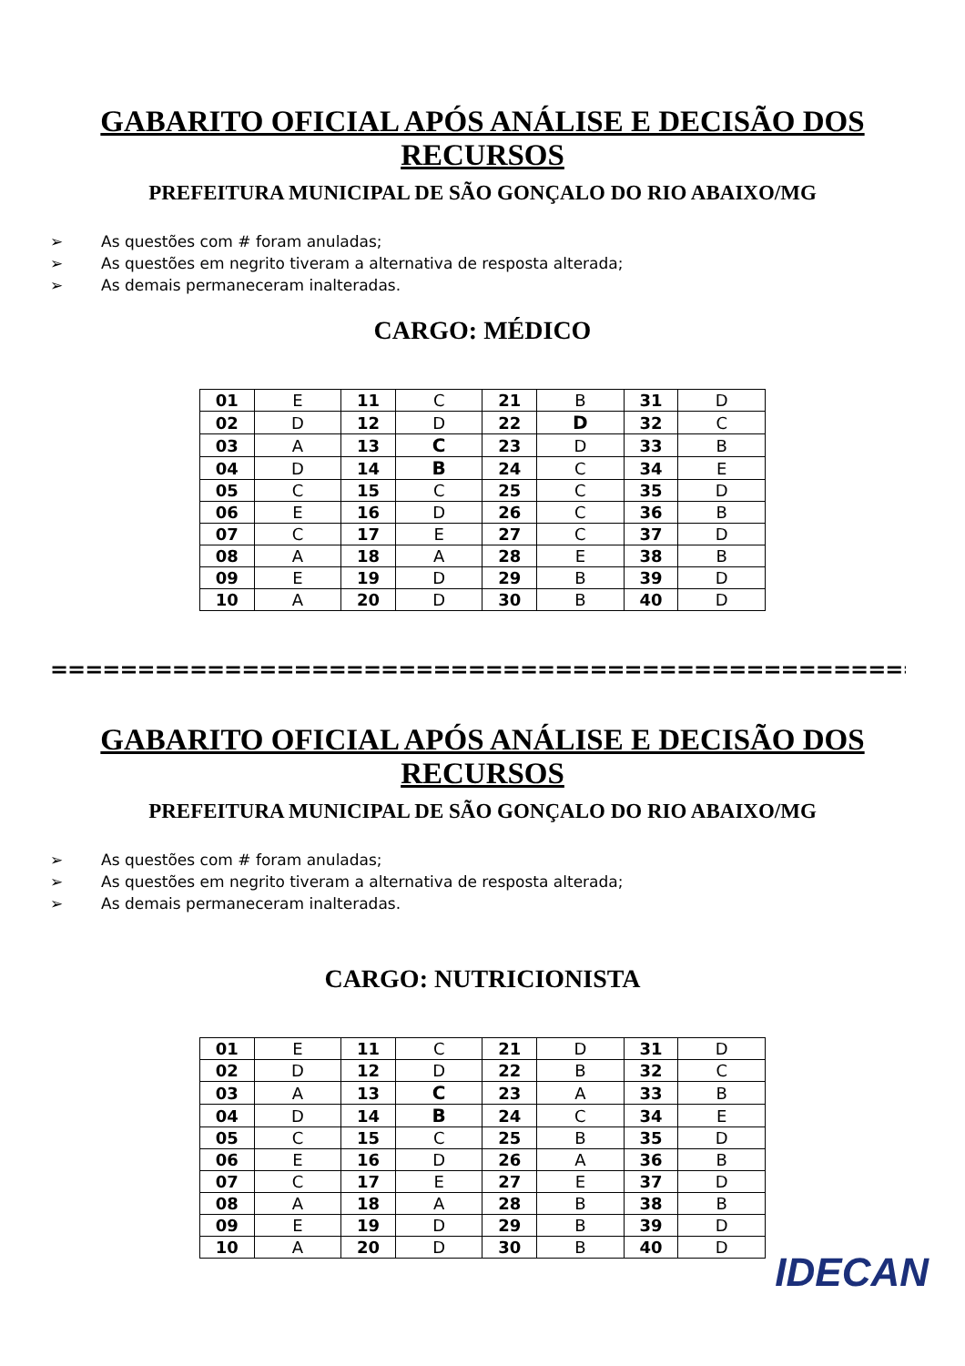GABARITO OFICIAL APÓS ANÁLISE E DECISÃO DOS
RECURSOS
PREFEITURA MUNICIPAL DE SÃO GONÇALO DO RIO ABAIXO/MG
➢ As questões com # foram anuladas;
➢ As questões em negrito tiveram a alternativa de resposta alterada;
➢ As demais permaneceram inalteradas.
CARGO: MÉDICO
| 01 | E | 11 | C | 21 | B | 31 | D |
| 02 | D | 12 | D | 22 | D | 32 | C |
| 03 | A | 13 | C | 23 | D | 33 | B |
| 04 | D | 14 | B | 24 | C | 34 | E |
| 05 | C | 15 | C | 25 | C | 35 | D |
| 06 | E | 16 | D | 26 | C | 36 | B |
| 07 | C | 17 | E | 27 | C | 37 | D |
| 08 | A | 18 | A | 28 | E | 38 | B |
| 09 | E | 19 | D | 29 | B | 39 | D |
| 10 | A | 20 | D | 30 | B | 40 | D |
==========================================================
GABARITO OFICIAL APÓS ANÁLISE E DECISÃO DOS
RECURSOS
PREFEITURA MUNICIPAL DE SÃO GONÇALO DO RIO ABAIXO/MG
➢ As questões com # foram anuladas;
➢ As questões em negrito tiveram a alternativa de resposta alterada;
➢ As demais permaneceram inalteradas.
CARGO: NUTRICIONISTA
| 01 | E | 11 | C | 21 | D | 31 | D |
| 02 | D | 12 | D | 22 | B | 32 | C |
| 03 | A | 13 | C | 23 | A | 33 | B |
| 04 | D | 14 | B | 24 | C | 34 | E |
| 05 | C | 15 | C | 25 | B | 35 | D |
| 06 | E | 16 | D | 26 | A | 36 | B |
| 07 | C | 17 | E | 27 | E | 37 | D |
| 08 | A | 18 | A | 28 | B | 38 | B |
| 09 | E | 19 | D | 29 | B | 39 | D |
| 10 | A | 20 | D | 30 | B | 40 | D |
IDECAN